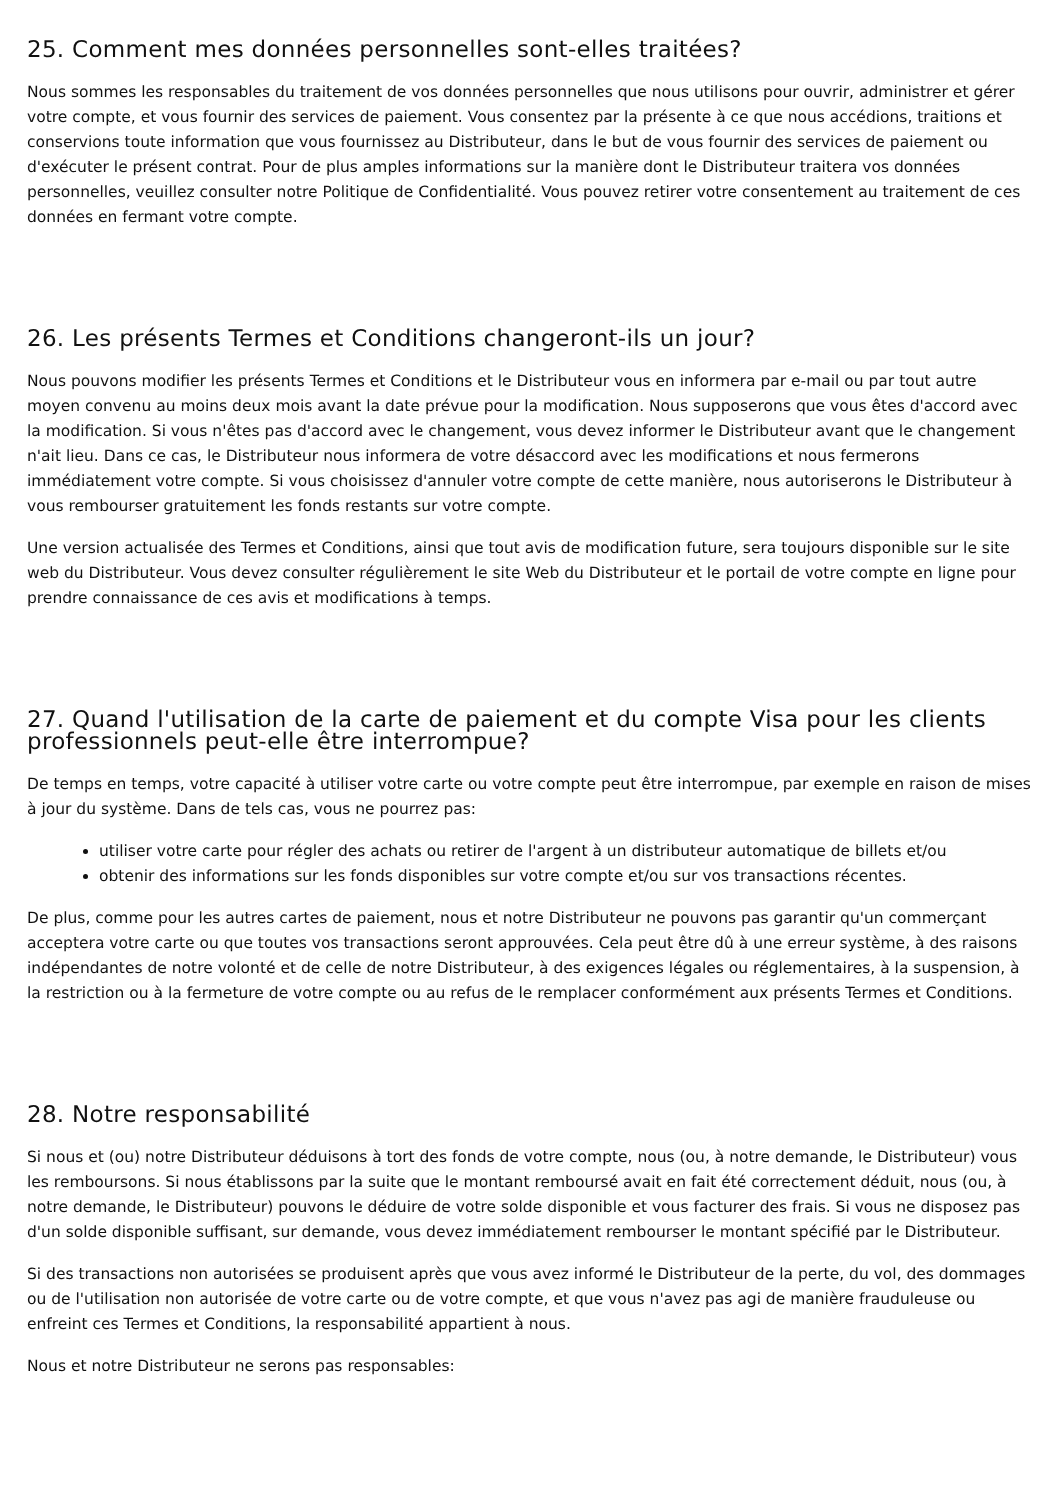25. Comment mes données personnelles sont-elles traitées?
Nous sommes les responsables du traitement de vos données personnelles que nous utilisons pour ouvrir, administrer et gérer votre compte, et vous fournir des services de paiement. Vous consentez par la présente à ce que nous accédions, traitions et conservions toute information que vous fournissez au Distributeur, dans le but de vous fournir des services de paiement ou d'exécuter le présent contrat. Pour de plus amples informations sur la manière dont le Distributeur traitera vos données personnelles, veuillez consulter notre Politique de Confidentialité. Vous pouvez retirer votre consentement au traitement de ces données en fermant votre compte.
26. Les présents Termes et Conditions changeront-ils un jour?
Nous pouvons modifier les présents Termes et Conditions et le Distributeur vous en informera par e-mail ou par tout autre moyen convenu au moins deux mois avant la date prévue pour la modification. Nous supposerons que vous êtes d'accord avec la modification. Si vous n'êtes pas d'accord avec le changement, vous devez informer le Distributeur avant que le changement n'ait lieu. Dans ce cas, le Distributeur nous informera de votre désaccord avec les modifications et nous fermerons immédiatement votre compte. Si vous choisissez d'annuler votre compte de cette manière, nous autoriserons le Distributeur à vous rembourser gratuitement les fonds restants sur votre compte.
Une version actualisée des Termes et Conditions, ainsi que tout avis de modification future, sera toujours disponible sur le site web du Distributeur. Vous devez consulter régulièrement le site Web du Distributeur et le portail de votre compte en ligne pour prendre connaissance de ces avis et modifications à temps.
27. Quand l'utilisation de la carte de paiement et du compte Visa pour les clients professionnels peut-elle être interrompue?
De temps en temps, votre capacité à utiliser votre carte ou votre compte peut être interrompue, par exemple en raison de mises à jour du système. Dans de tels cas, vous ne pourrez pas:
utiliser votre carte pour régler des achats ou retirer de l'argent à un distributeur automatique de billets et/ou
obtenir des informations sur les fonds disponibles sur votre compte et/ou sur vos transactions récentes.
De plus, comme pour les autres cartes de paiement, nous et notre Distributeur ne pouvons pas garantir qu'un commerçant acceptera votre carte ou que toutes vos transactions seront approuvées. Cela peut être dû à une erreur système, à des raisons indépendantes de notre volonté et de celle de notre Distributeur, à des exigences légales ou réglementaires, à la suspension, à la restriction ou à la fermeture de votre compte ou au refus de le remplacer conformément aux présents Termes et Conditions.
28. Notre responsabilité
Si nous et (ou) notre Distributeur déduisons à tort des fonds de votre compte, nous (ou, à notre demande, le Distributeur) vous les remboursons. Si nous établissons par la suite que le montant remboursé avait en fait été correctement déduit, nous (ou, à notre demande, le Distributeur) pouvons le déduire de votre solde disponible et vous facturer des frais. Si vous ne disposez pas d'un solde disponible suffisant, sur demande, vous devez immédiatement rembourser le montant spécifié par le Distributeur.
Si des transactions non autorisées se produisent après que vous avez informé le Distributeur de la perte, du vol, des dommages ou de l'utilisation non autorisée de votre carte ou de votre compte, et que vous n'avez pas agi de manière frauduleuse ou enfreint ces Termes et Conditions, la responsabilité appartient à nous.
Nous et notre Distributeur ne serons pas responsables: